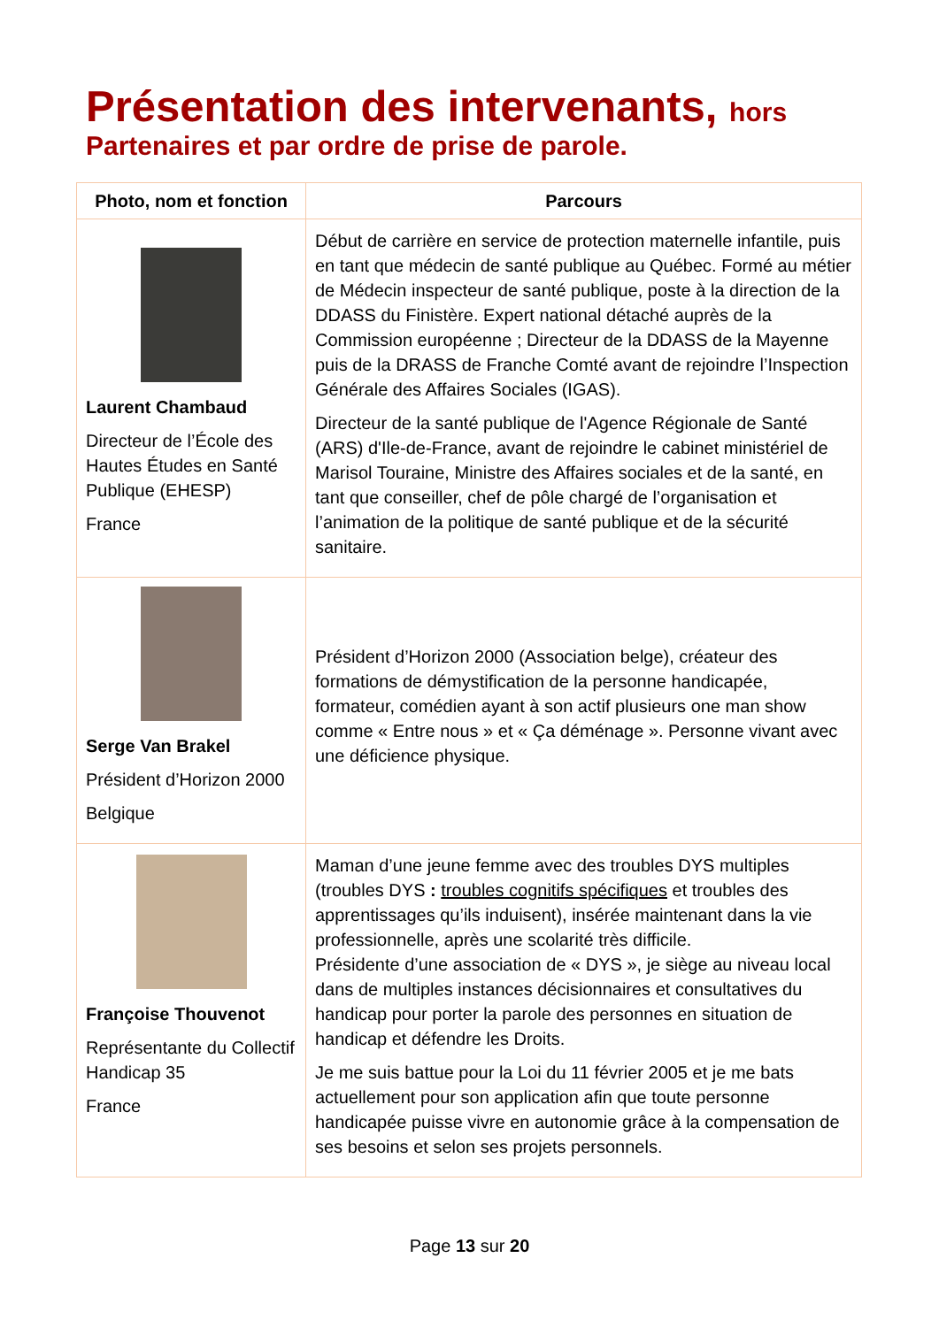Présentation des intervenants, hors
Partenaires et par ordre de prise de parole.
| Photo, nom et fonction | Parcours |
| --- | --- |
| Laurent Chambaud Directeur de l’École des Hautes Études en Santé Publique (EHESP) France | Début de carrière en service de protection maternelle infantile, puis en tant que médecin de santé publique au Québec. Formé au métier de Médecin inspecteur de santé publique, poste à la direction de la DDASS du Finistère. Expert national détaché auprès de la Commission européenne ; Directeur de la DDASS de la Mayenne puis de la DRASS de Franche Comté avant de rejoindre l’Inspection Générale des Affaires Sociales (IGAS). Directeur de la santé publique de l'Agence Régionale de Santé (ARS) d'Ile-de-France, avant de rejoindre le cabinet ministériel de Marisol Touraine, Ministre des Affaires sociales et de la santé, en tant que conseiller, chef de pôle chargé de l’organisation et l’animation de la politique de santé publique et de la sécurité sanitaire. |
| Serge Van Brakel Président d’Horizon 2000 Belgique | Président d’Horizon 2000 (Association belge), créateur des formations de démystification de la personne handicapée, formateur, comédien ayant à son actif plusieurs one man show comme « Entre nous » et « Ça déménage ». Personne vivant avec une déficience physique. |
| Françoise Thouvenot Représentante du Collectif Handicap 35 France | Maman d’une jeune femme avec des troubles DYS multiples (troubles DYS : troubles cognitifs spécifiques et troubles des apprentissages qu’ils induisent), insérée maintenant dans la vie professionnelle, après une scolarité très difficile. Présidente d’une association de « DYS », je siège au niveau local dans de multiples instances décisionnaires et consultatives du handicap pour porter la parole des personnes en situation de handicap et défendre les Droits. Je me suis battue pour la Loi du 11 février 2005 et je me bats actuellement pour son application afin que toute personne handicapée puisse vivre en autonomie grâce à la compensation de ses besoins et selon ses projets personnels. |
Page 13 sur 20